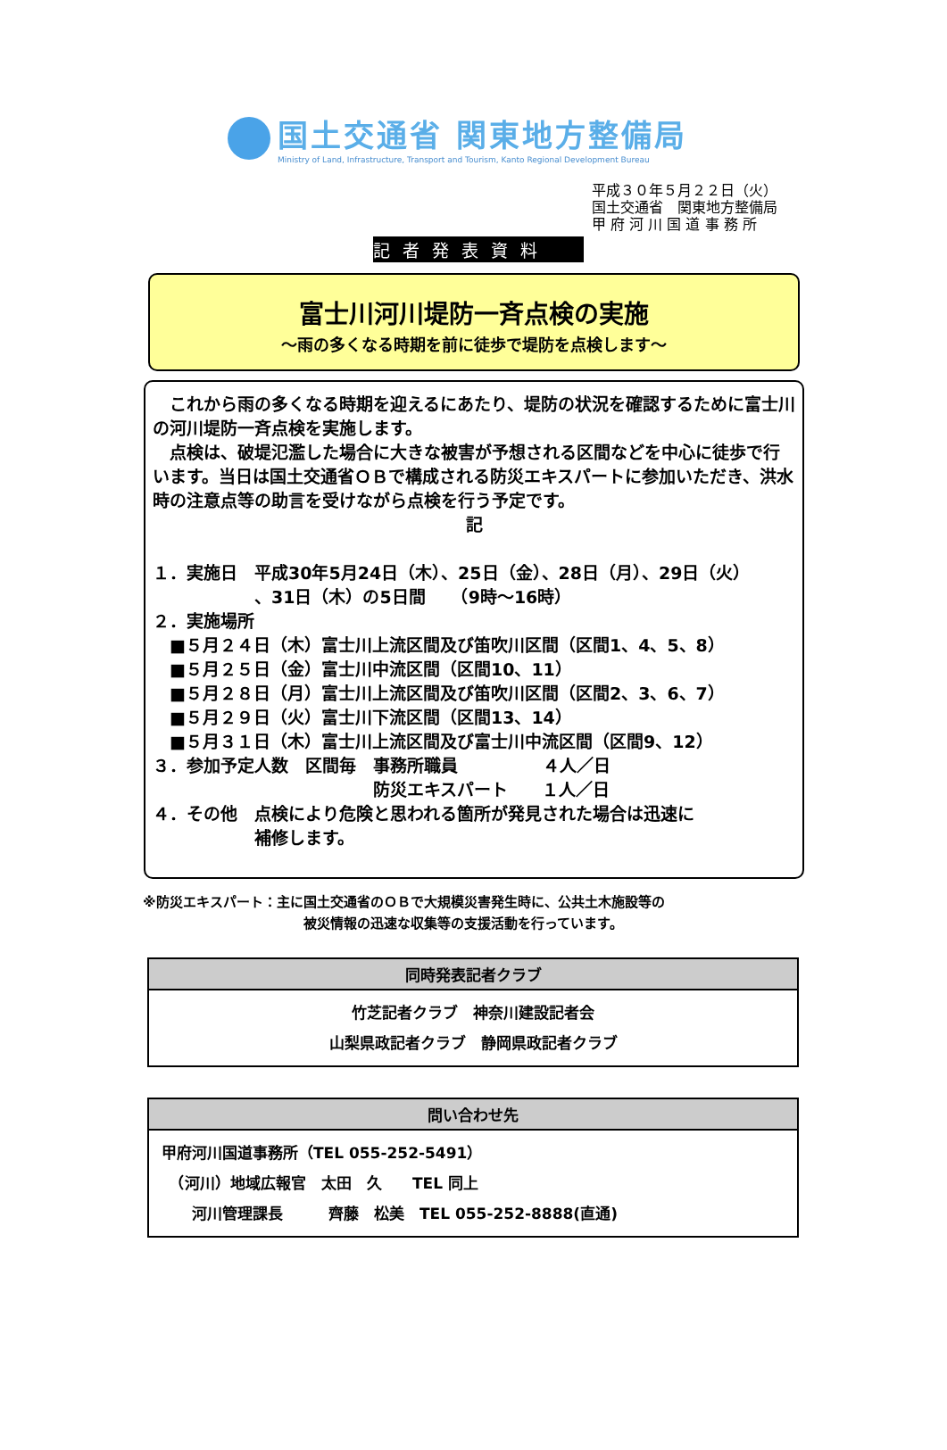国土交通省 関東地方整備局
Ministry of Land, Infrastructure, Transport and Tourism, Kanto Regional Development Bureau
平成３０年５月２２日（火）
国土交通省　関東地方整備局
甲 府 河 川 国 道 事 務 所
記者発表資料
富士川河川堤防一斉点検の実施
～雨の多くなる時期を前に徒歩で堤防を点検します～
　これから雨の多くなる時期を迎えるにあたり、堤防の状況を確認するために富士川の河川堤防一斉点検を実施します。
　点検は、破堤氾濫した場合に大きな被害が予想される区間などを中心に徒歩で行います。当日は国土交通省ＯＢで構成される防災エキスパートに参加いただき、洪水時の注意点等の助言を受けながら点検を行う予定です。
記
１．実施日　平成30年5月24日（木）、25日（金）、28日（月）、29日（火）
　　　　　　、31日（木）の5日間　　（9時～16時）
２．実施場所
　■５月２４日（木）富士川上流区間及び笛吹川区間（区間1、4、5、8）
　■５月２５日（金）富士川中流区間（区間10、11）
　■５月２８日（月）富士川上流区間及び笛吹川区間（区間2、3、6、7）
　■５月２９日（火）富士川下流区間（区間13、14）
　■５月３１日（木）富士川上流区間及び富士川中流区間（区間9、12）
３．参加予定人数　区間毎　事務所職員　　　　　４人／日
　　　　　　　　　　　　　防災エキスパート　　１人／日
４．その他　点検により危険と思われる箇所が発見された場合は迅速に
　　　　　　補修します。
※防災エキスパート：主に国土交通省のＯＢで大規模災害発生時に、公共土木施設等の
被災情報の迅速な収集等の支援活動を行っています。
| 同時発表記者クラブ |
| --- |
| 竹芝記者クラブ 神奈川建設記者会 山梨県政記者クラブ 静岡県政記者クラブ |
| 問い合わせ先 |
| --- |
| 甲府河川国道事務所（TEL 055-252-5491） （河川）地域広報官 太田 久 TEL 同上 河川管理課長 齊藤 松美 TEL 055-252-8888(直通) |